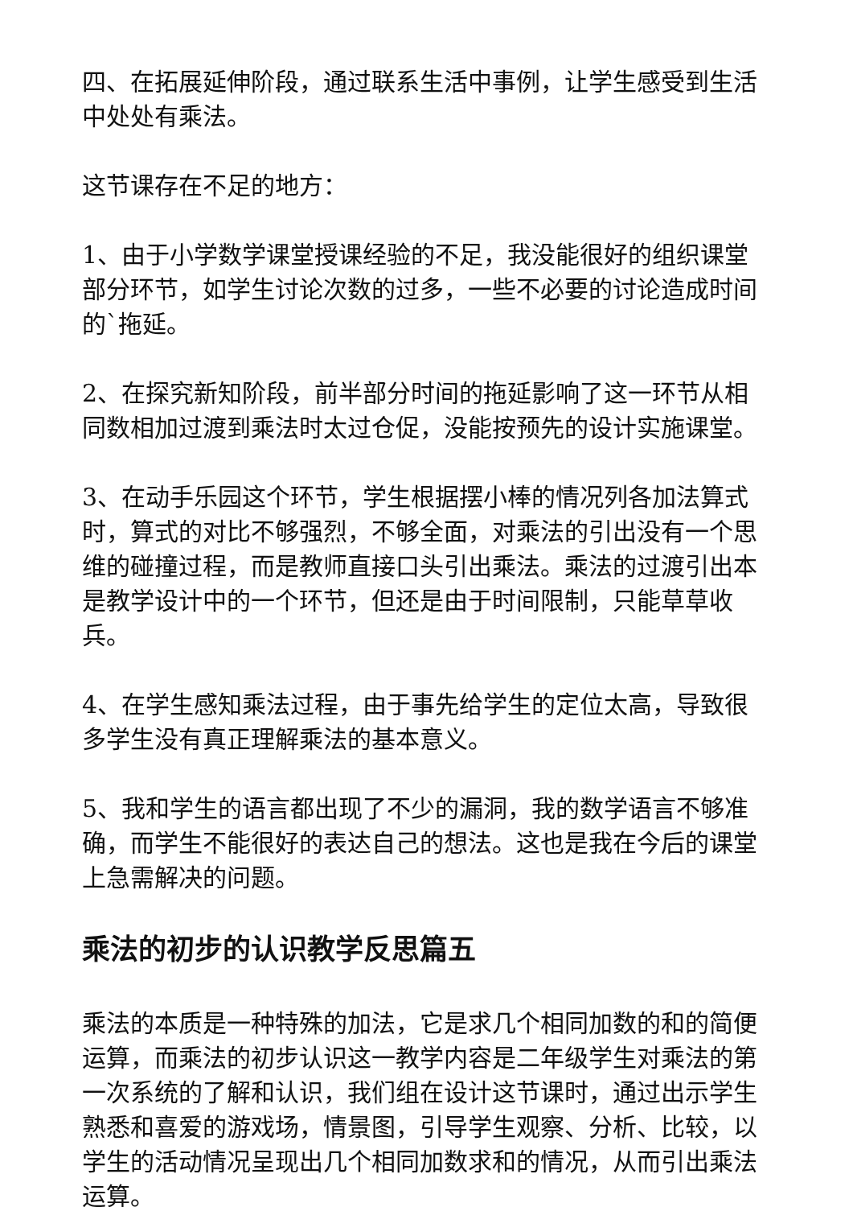四、在拓展延伸阶段，通过联系生活中事例，让学生感受到生活中处处有乘法。
这节课存在不足的地方：
1、由于小学数学课堂授课经验的不足，我没能很好的组织课堂部分环节，如学生讨论次数的过多，一些不必要的讨论造成时间的`拖延。
2、在探究新知阶段，前半部分时间的拖延影响了这一环节从相同数相加过渡到乘法时太过仓促，没能按预先的设计实施课堂。
3、在动手乐园这个环节，学生根据摆小棒的情况列各加法算式时，算式的对比不够强烈，不够全面，对乘法的引出没有一个思维的碰撞过程，而是教师直接口头引出乘法。乘法的过渡引出本是教学设计中的一个环节，但还是由于时间限制，只能草草收兵。
4、在学生感知乘法过程，由于事先给学生的定位太高，导致很多学生没有真正理解乘法的基本意义。
5、我和学生的语言都出现了不少的漏洞，我的数学语言不够准确，而学生不能很好的表达自己的想法。这也是我在今后的课堂上急需解决的问题。
乘法的初步的认识教学反思篇五
乘法的本质是一种特殊的加法，它是求几个相同加数的和的简便运算，而乘法的初步认识这一教学内容是二年级学生对乘法的第一次系统的了解和认识，我们组在设计这节课时，通过出示学生熟悉和喜爱的游戏场，情景图，引导学生观察、分析、比较，以学生的活动情况呈现出几个相同加数求和的情况，从而引出乘法运算。